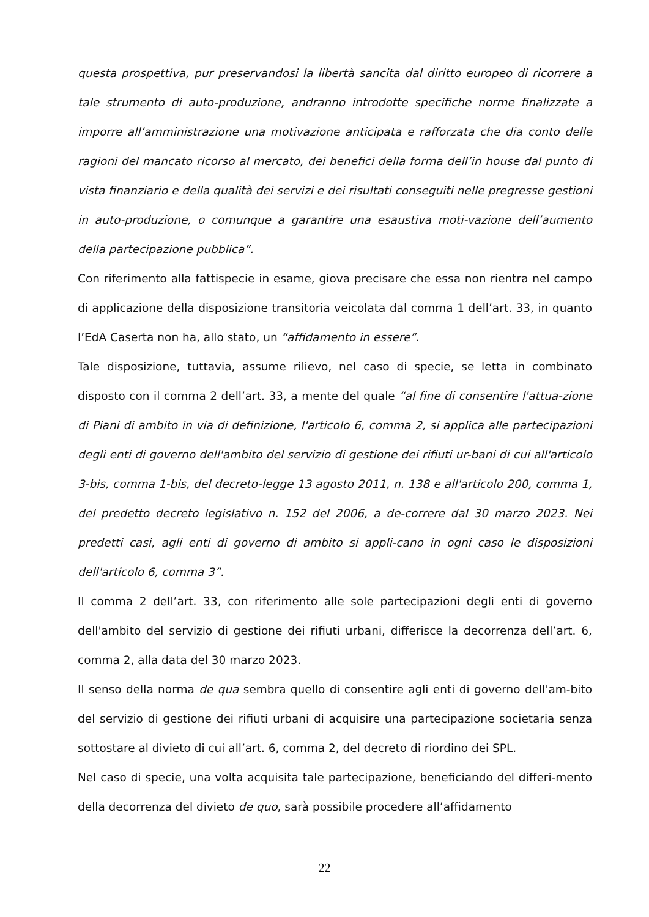questa prospettiva, pur preservandosi la libertà sancita dal diritto europeo di ricorrere a tale strumento di auto-produzione, andranno introdotte specifiche norme finalizzate a imporre all’amministrazione una motivazione anticipata e rafforzata che dia conto delle ragioni del mancato ricorso al mercato, dei benefici della forma dell’in house dal punto di vista finanziario e della qualità dei servizi e dei risultati conseguiti nelle pregresse gestioni in auto-produzione, o comunque a garantire una esaustiva moti-vazione dell’aumento della partecipazione pubblica”.
Con riferimento alla fattispecie in esame, giova precisare che essa non rientra nel campo di applicazione della disposizione transitoria veicolata dal comma 1 dell’art. 33, in quanto l’EdA Caserta non ha, allo stato, un “affidamento in essere”.
Tale disposizione, tuttavia, assume rilievo, nel caso di specie, se letta in combinato disposto con il comma 2 dell’art. 33, a mente del quale “al fine di consentire l'attua-zione di Piani di ambito in via di definizione, l'articolo 6, comma 2, si applica alle partecipazioni degli enti di governo dell'ambito del servizio di gestione dei rifiuti ur-bani di cui all'articolo 3-bis, comma 1-bis, del decreto-legge 13 agosto 2011, n. 138 e all'articolo 200, comma 1, del predetto decreto legislativo n. 152 del 2006, a de-correre dal 30 marzo 2023. Nei predetti casi, agli enti di governo di ambito si appli-cano in ogni caso le disposizioni dell'articolo 6, comma 3”.
Il comma 2 dell’art. 33, con riferimento alle sole partecipazioni degli enti di governo dell'ambito del servizio di gestione dei rifiuti urbani, differisce la decorrenza dell’art. 6, comma 2, alla data del 30 marzo 2023.
Il senso della norma de qua sembra quello di consentire agli enti di governo dell'am-bito del servizio di gestione dei rifiuti urbani di acquisire una partecipazione societaria senza sottostare al divieto di cui all’art. 6, comma 2, del decreto di riordino dei SPL.
Nel caso di specie, una volta acquisita tale partecipazione, beneficiando del differi-mento della decorrenza del divieto de quo, sarà possibile procedere all’affidamento
22